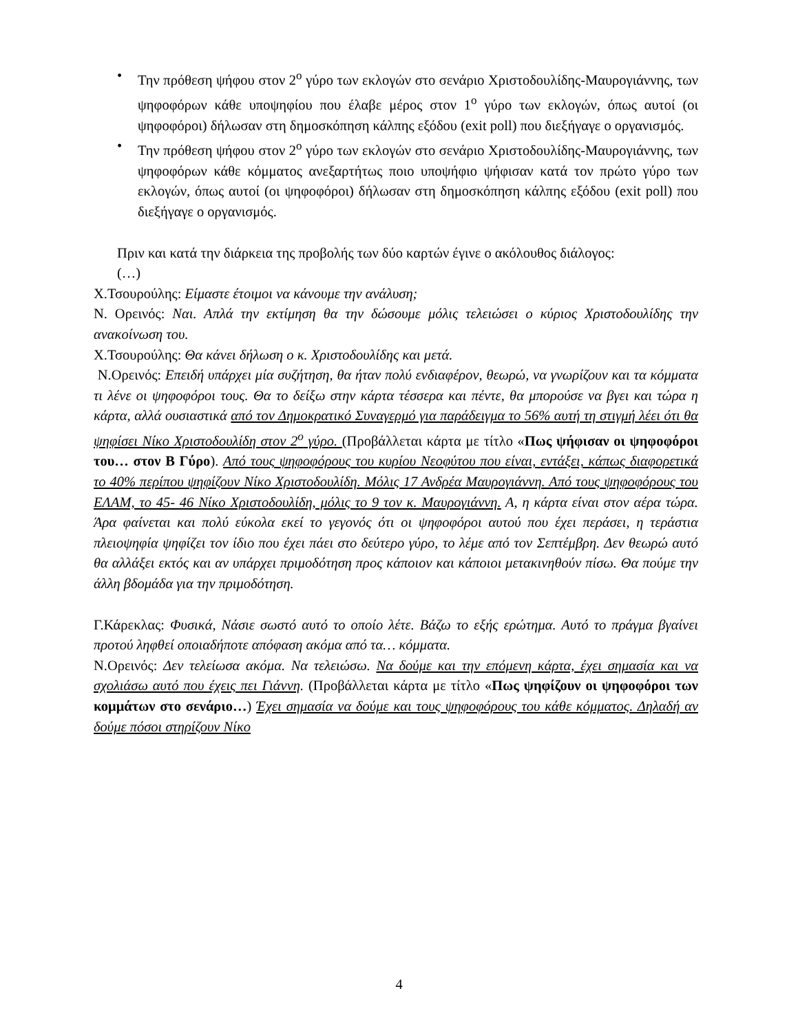• Την πρόθεση ψήφου στον 2<sup>ο</sup> γύρο των εκλογών στο σενάριο Χριστοδουλίδης-Μαυρογιάννης, των ψηφοφόρων κάθε υποψηφίου που έλαβε μέρος στον 1<sup>ο</sup> γύρο των εκλογών, όπως αυτοί (οι ψηφοφόροι) δήλωσαν στη δημοσκόπηση κάλπης εξόδου (exit poll) που διεξήγαγε ο οργανισμός.
• Την πρόθεση ψήφου στον 2<sup>ο</sup> γύρο των εκλογών στο σενάριο Χριστοδουλίδης-Μαυρογιάννης, των ψηφοφόρων κάθε κόμματος ανεξαρτήτως ποιο υποψήφιο ψήφισαν κατά τον πρώτο γύρο των εκλογών, όπως αυτοί (οι ψηφοφόροι) δήλωσαν στη δημοσκόπηση κάλπης εξόδου (exit poll) που διεξήγαγε ο οργανισμός.
Πριν και κατά την διάρκεια της προβολής των δύο καρτών έγινε ο ακόλουθος διάλογος:
(…)
Χ.Τσουρούλης: Είμαστε έτοιμοι να κάνουμε την ανάλυση;
Ν. Ορεινός: Ναι. Απλά την εκτίμηση θα την δώσουμε μόλις τελειώσει ο κύριος Χριστοδουλίδης την ανακοίνωση του.
Χ.Τσουρούλης: Θα κάνει δήλωση ο κ. Χριστοδουλίδης και μετά.
Ν.Ορεινός: Επειδή υπάρχει μία συζήτηση, θα ήταν πολύ ενδιαφέρον, θεωρώ, να γνωρίζουν και τα κόμματα τι λένε οι ψηφοφόροι τους. Θα το δείξω στην κάρτα τέσσερα και πέντε, θα μπορούσε να βγει και τώρα η κάρτα, αλλά ουσιαστικά από τον Δημοκρατικό Συναγερμό για παράδειγμα το 56% αυτή τη στιγμή λέει ότι θα ψηφίσει Νίκο Χριστοδουλίδη στον 2<sup>ο</sup> γύρο. (Προβάλλεται κάρτα με τίτλο «Πως ψήφισαν οι ψηφοφόροι του… στον Β Γύρο). Από τους ψηφοφόρους του κυρίου Νεοφύτου που είναι, εντάξει, κάπως διαφορετικά το 40% περίπου ψηφίζουν Νίκο Χριστοδουλίδη. Μόλις 17 Ανδρέα Μαυρογιάννη. Από τους ψηφοφόρους του ΕΛΑΜ, το 45- 46 Νίκο Χριστοδουλίδη, μόλις το 9 τον κ. Μαυρογιάννη. Α, η κάρτα είναι στον αέρα τώρα. Άρα φαίνεται και πολύ εύκολα εκεί το γεγονός ότι οι ψηφοφόροι αυτού που έχει περάσει, η τεράστια πλειοψηφία ψηφίζει τον ίδιο που έχει πάει στο δεύτερο γύρο, το λέμε από τον Σεπτέμβρη. Δεν θεωρώ αυτό θα αλλάξει εκτός και αν υπάρχει πριμοδότηση προς κάποιον και κάποιοι μετακινηθούν πίσω. Θα πούμε την άλλη βδομάδα για την πριμοδότηση.
Γ.Κάρεκλας: Φυσικά, Νάσιε σωστό αυτό το οποίο λέτε. Βάζω το εξής ερώτημα. Αυτό το πράγμα βγαίνει προτού ληφθεί οποιαδήποτε απόφαση ακόμα από τα… κόμματα.
Ν.Ορεινός: Δεν τελείωσα ακόμα. Να τελειώσω. Να δούμε και την επόμενη κάρτα, έχει σημασία και να σχολιάσω αυτό που έχεις πει Γιάννη. (Προβάλλεται κάρτα με τίτλο «Πως ψηφίζουν οι ψηφοφόροι των κομμάτων στο σενάριο…) Έχει σημασία να δούμε και τους ψηφοφόρους του κάθε κόμματος. Δηλαδή αν δούμε πόσοι στηρίζουν Νίκο
4